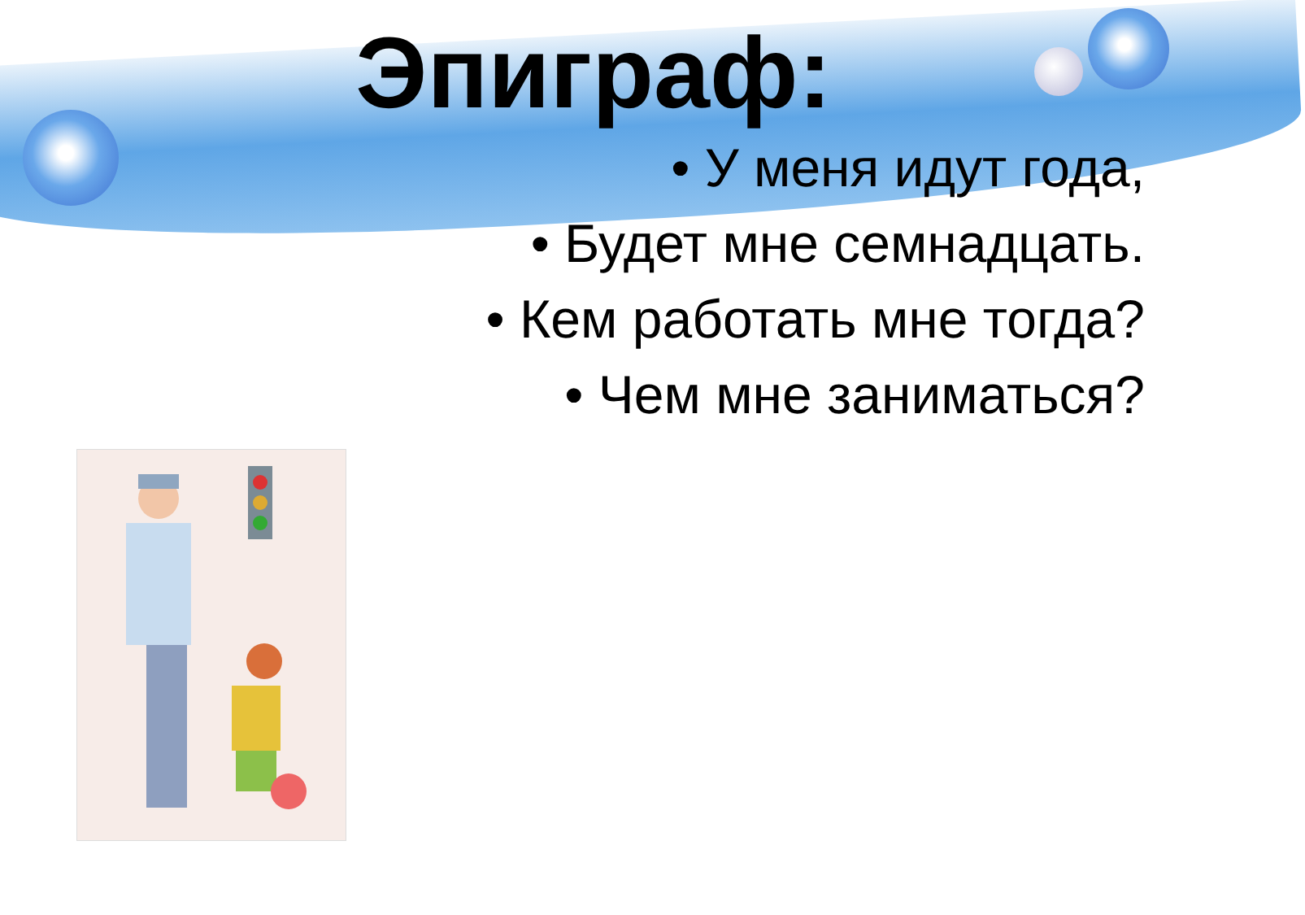Эпиграф:
• У меня идут года,
• Будет мне семнадцать.
• Кем работать мне тогда?
• Чем мне заниматься?